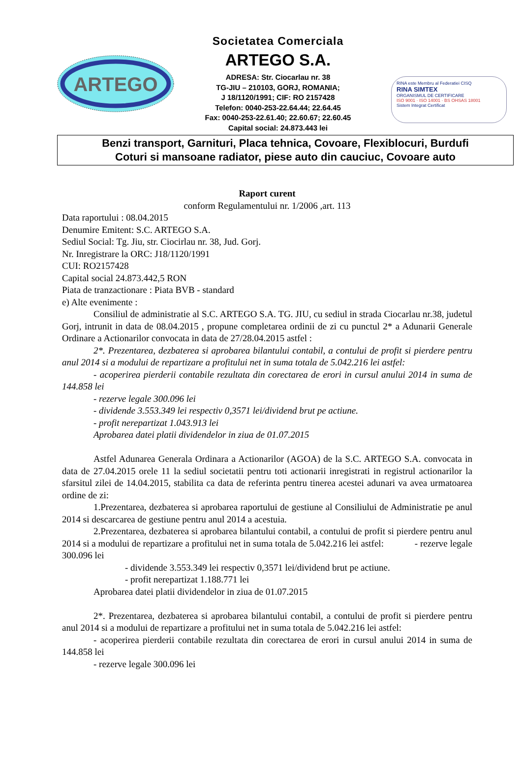ARTEGO
Societatea Comerciala
ARTEGO S.A.
ADRESA: Str. Ciocarlau nr. 38
TG-JIU – 210103, GORJ, ROMANIA;
J 18/1120/1991; CIF: RO 2157428
Telefon: 0040-253-22.64.44; 22.64.45
Fax: 0040-253-22.61.40; 22.60.67; 22.60.45
Capital social: 24.873.443 lei
RINA este Membru al Federatiei CISQ
RINA SIMTEX
ORGANISMUL DE CERTIFICARE
ISO 9001 · ISO 14001 · BS OHSAS 18001
Sistem Integrat Certificat
Benzi transport, Garnituri, Placa tehnica, Covoare, Flexiblocuri, Burdufi
Coturi si mansoane radiator, piese auto din cauciuc, Covoare auto
Raport curent
conform Regulamentului nr. 1/2006 ,art. 113
Data raportului : 08.04.2015
Denumire Emitent: S.C. ARTEGO S.A.
Sediul Social: Tg. Jiu, str. Ciocirlau nr. 38, Jud. Gorj.
Nr. Inregistrare la ORC: J18/1120/1991
CUI: RO2157428
Capital social 24.873.442,5 RON
Piata de tranzactionare : Piata BVB - standard
e) Alte evenimente :
Consiliul de administratie al S.C. ARTEGO S.A. TG. JIU, cu sediul in strada Ciocarlau nr.38, judetul Gorj, intrunit in data de 08.04.2015 , propune completarea ordinii de zi cu punctul 2* a Adunarii Generale Ordinare a Actionarilor convocata in data de 27/28.04.2015 astfel :
2*. Prezentarea, dezbaterea si aprobarea bilantului contabil, a contului de profit si pierdere pentru anul 2014 si a modului de repartizare a profitului net in suma totala de 5.042.216 lei astfel:
- acoperirea pierderii contabile rezultata din corectarea de erori in cursul anului 2014 in suma de 144.858 lei
- rezerve legale 300.096 lei
- dividende 3.553.349 lei respectiv 0,3571 lei/dividend brut pe actiune.
- profit nerepartizat 1.043.913 lei
Aprobarea datei platii dividendelor in ziua de 01.07.2015
Astfel Adunarea Generala Ordinara a Actionarilor (AGOA) de la S.C. ARTEGO S.A. convocata in data de 27.04.2015 orele 11 la sediul societatii pentru toti actionarii inregistrati in registrul actionarilor la sfarsitul zilei de 14.04.2015, stabilita ca data de referinta pentru tinerea acestei adunari va avea urmatoarea ordine de zi:
1.Prezentarea, dezbaterea si aprobarea raportului de gestiune al Consiliului de Administratie pe anul 2014 si descarcarea de gestiune pentru anul 2014 a acestuia.
2.Prezentarea, dezbaterea si aprobarea bilantului contabil, a contului de profit si pierdere pentru anul 2014 si a modului de repartizare a profitului net in suma totala de 5.042.216 lei astfel: - rezerve legale 300.096 lei
- dividende 3.553.349 lei respectiv 0,3571 lei/dividend brut pe actiune.
- profit nerepartizat 1.188.771 lei
Aprobarea datei platii dividendelor in ziua de 01.07.2015
2*. Prezentarea, dezbaterea si aprobarea bilantului contabil, a contului de profit si pierdere pentru anul 2014 si a modului de repartizare a profitului net in suma totala de 5.042.216 lei astfel:
- acoperirea pierderii contabile rezultata din corectarea de erori in cursul anului 2014 in suma de 144.858 lei
- rezerve legale 300.096 lei